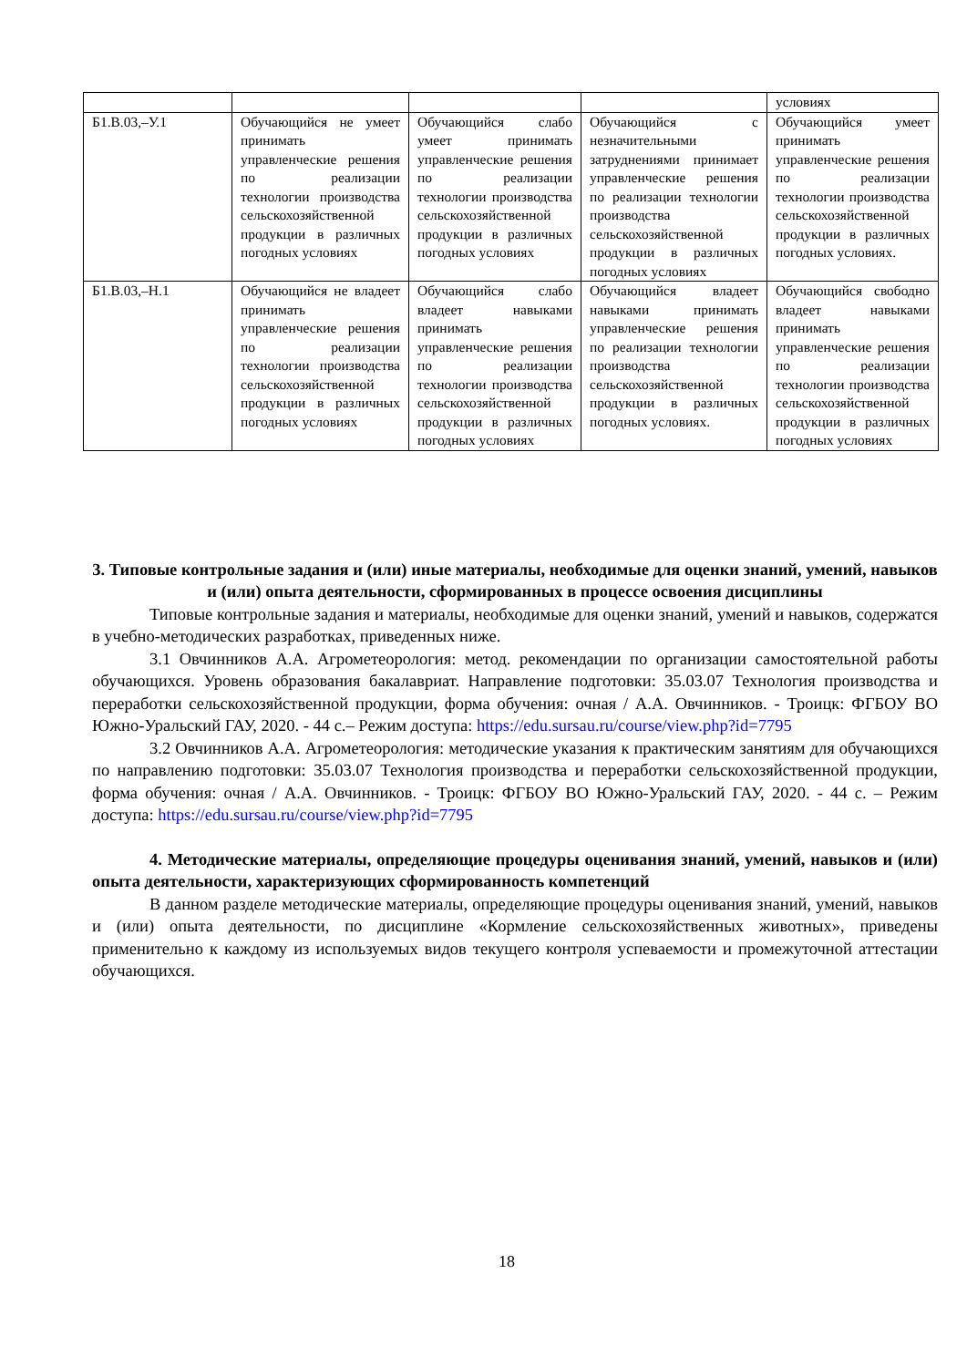| | | | | условиях |
| Б1.В.03,–У.1 | Обучающийся не умеет принимать управленческие решения по реализации технологии производства сельскохозяйственной продукции в различных погодных условиях | Обучающийся слабо умеет принимать управленческие решения по реализации технологии производства сельскохозяйственной продукции в различных погодных условиях | Обучающийся с незначительными затруднениями принимает управленческие решения по реализации технологии производства сельскохозяйственной продукции в различных погодных условиях | Обучающийся умеет принимать управленческие решения по реализации технологии производства сельскохозяйственной продукции в различных погодных условиях. |
| Б1.В.03,–Н.1 | Обучающийся не владеет принимать управленческие решения по реализации технологии производства сельскохозяйственной продукции в различных погодных условиях | Обучающийся слабо владеет навыками принимать управленческие решения по реализации технологии производства сельскохозяйственной продукции в различных погодных условиях | Обучающийся владеет навыками принимать управленческие решения по реализации технологии производства сельскохозяйственной продукции в различных погодных условиях. | Обучающийся свободно владеет навыками принимать управленческие решения по реализации технологии производства сельскохозяйственной продукции в различных погодных условиях |
3. Типовые контрольные задания и (или) иные материалы, необходимые для оценки знаний, умений, навыков и (или) опыта деятельности, сформированных в процессе освоения дисциплины
Типовые контрольные задания и материалы, необходимые для оценки знаний, умений и навыков, содержатся в учебно-методических разработках, приведенных ниже.
3.1 Овчинников А.А. Агрометеорология: метод. рекомендации по организации самостоятельной работы обучающихся. Уровень образования бакалавриат. Направление подготовки: 35.03.07 Технология производства и переработки сельскохозяйственной продукции, форма обучения: очная / А.А. Овчинников. - Троицк: ФГБОУ ВО Южно-Уральский ГАУ, 2020. - 44 с.– Режим доступа: https://edu.sursau.ru/course/view.php?id=7795
3.2 Овчинников А.А. Агрометеорология: методические указания к практическим занятиям для обучающихся по направлению подготовки: 35.03.07 Технология производства и переработки сельскохозяйственной продукции, форма обучения: очная / А.А. Овчинников. - Троицк: ФГБОУ ВО Южно-Уральский ГАУ, 2020. - 44 с. – Режим доступа: https://edu.sursau.ru/course/view.php?id=7795
4. Методические материалы, определяющие процедуры оценивания знаний, умений, навыков и (или) опыта деятельности, характеризующих сформированность компетенций
В данном разделе методические материалы, определяющие процедуры оценивания знаний, умений, навыков и (или) опыта деятельности, по дисциплине «Кормление сельскохозяйственных животных», приведены применительно к каждому из используемых видов текущего контроля успеваемости и промежуточной аттестации обучающихся.
18